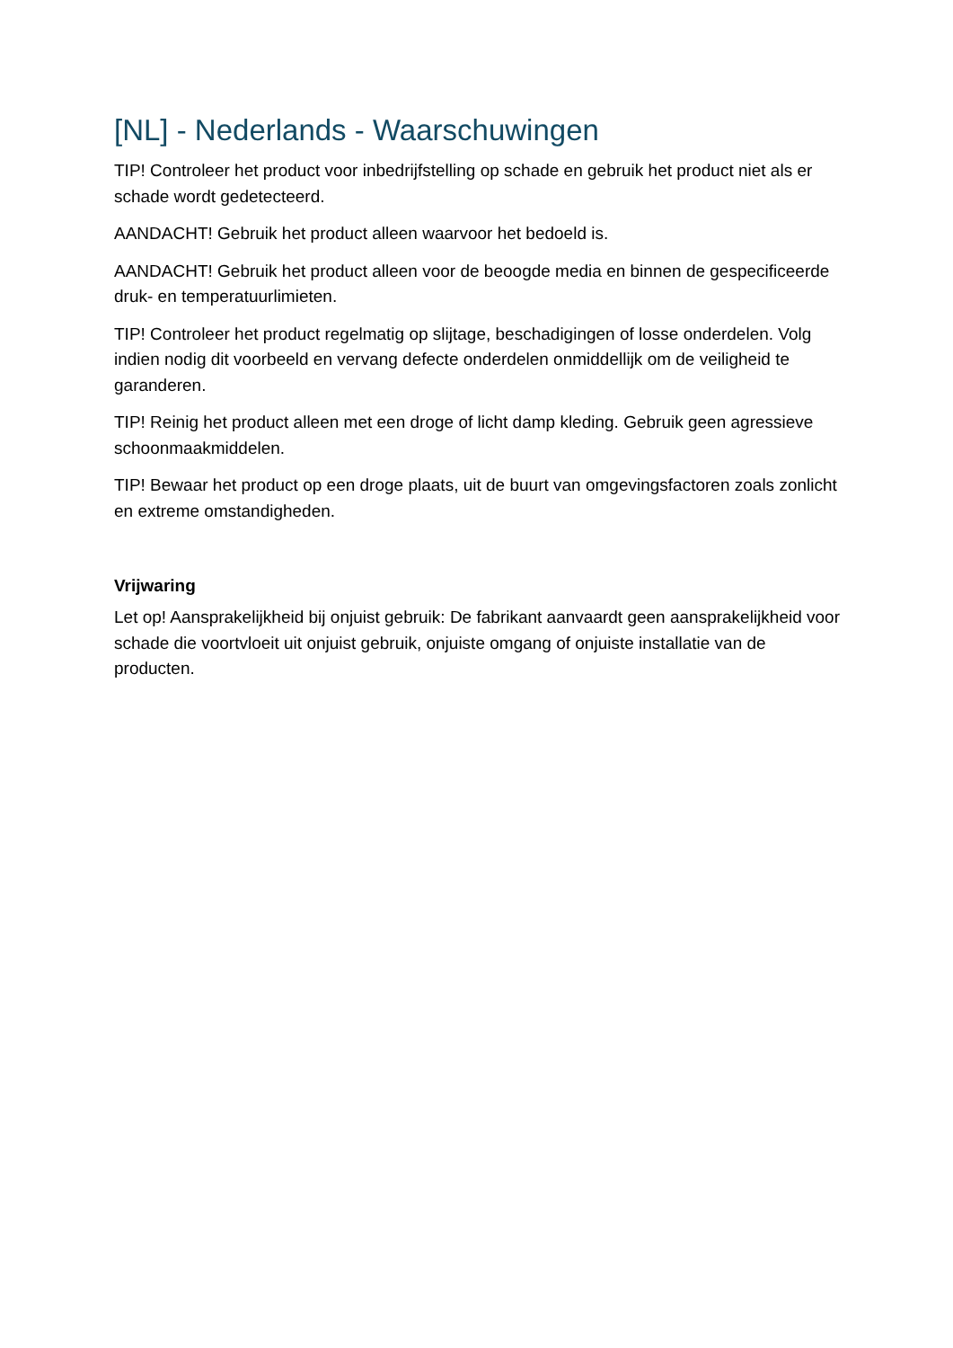[NL] - Nederlands - Waarschuwingen
TIP! Controleer het product voor inbedrijfstelling op schade en gebruik het product niet als er schade wordt gedetecteerd.
AANDACHT! Gebruik het product alleen waarvoor het bedoeld is.
AANDACHT! Gebruik het product alleen voor de beoogde media en binnen de gespecificeerde druk- en temperatuurlimieten.
TIP! Controleer het product regelmatig op slijtage, beschadigingen of losse onderdelen. Volg indien nodig dit voorbeeld en vervang defecte onderdelen onmiddellijk om de veiligheid te garanderen.
TIP! Reinig het product alleen met een droge of licht damp kleding. Gebruik geen agressieve schoonmaakmiddelen.
TIP! Bewaar het product op een droge plaats, uit de buurt van omgevingsfactoren zoals zonlicht en extreme omstandigheden.
Vrijwaring
Let op! Aansprakelijkheid bij onjuist gebruik: De fabrikant aanvaardt geen aansprakelijkheid voor schade die voortvloeit uit onjuist gebruik, onjuiste omgang of onjuiste installatie van de producten.